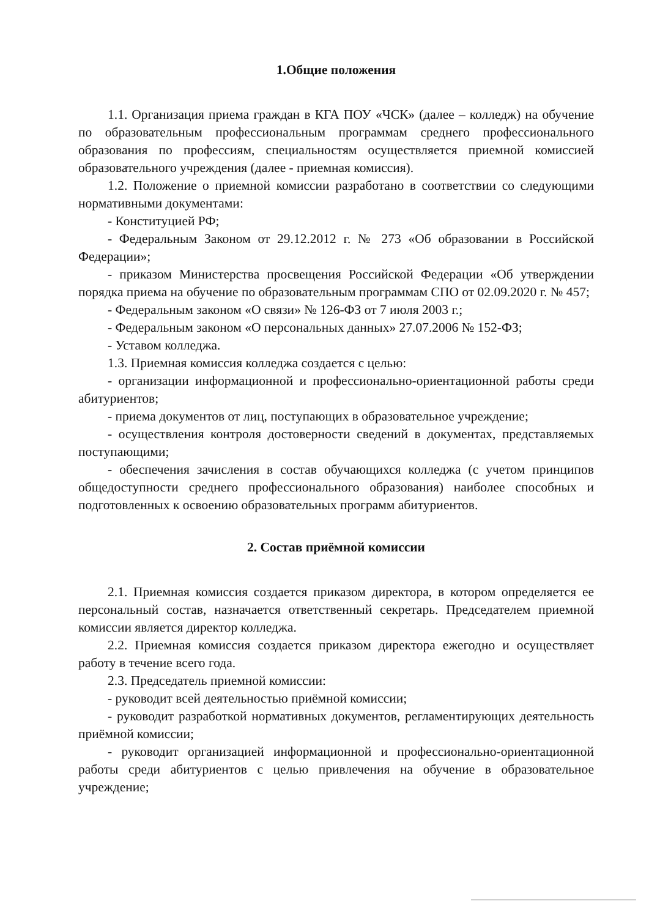1.Общие положения
1.1. Организация приема граждан в КГА ПОУ «ЧСК» (далее – колледж) на обучение по образовательным профессиональным программам среднего профессионального образования по профессиям, специальностям осуществляется приемной комиссией образовательного учреждения (далее - приемная комиссия).
1.2. Положение о приемной комиссии разработано в соответствии со следующими нормативными документами:
- Конституцией РФ;
- Федеральным Законом от 29.12.2012 г. № 273 «Об образовании в Российской Федерации»;
- приказом Министерства просвещения Российской Федерации «Об утверждении порядка приема на обучение по образовательным программам СПО от 02.09.2020 г. № 457;
- Федеральным законом «О связи» № 126-ФЗ от 7 июля 2003 г.;
- Федеральным законом «О персональных данных» 27.07.2006 № 152-ФЗ;
- Уставом колледжа.
1.3. Приемная комиссия колледжа создается с целью:
- организации информационной и профессионально-ориентационной работы среди абитуриентов;
- приема документов от лиц, поступающих в образовательное учреждение;
- осуществления контроля достоверности сведений в документах, представляемых поступающими;
- обеспечения зачисления в состав обучающихся колледжа (с учетом принципов общедоступности среднего профессионального образования) наиболее способных и подготовленных к освоению образовательных программ абитуриентов.
2. Состав приёмной комиссии
2.1. Приемная комиссия создается приказом директора, в котором определяется ее персональный состав, назначается ответственный секретарь. Председателем приемной комиссии является директор колледжа.
2.2. Приемная комиссия создается приказом директора ежегодно и осуществляет работу в течение всего года.
2.3. Председатель приемной комиссии:
- руководит всей деятельностью приёмной комиссии;
- руководит разработкой нормативных документов, регламентирующих деятельность приёмной комиссии;
- руководит организацией информационной и профессионально-ориентационной работы среди абитуриентов с целью привлечения на обучение в образовательное учреждение;